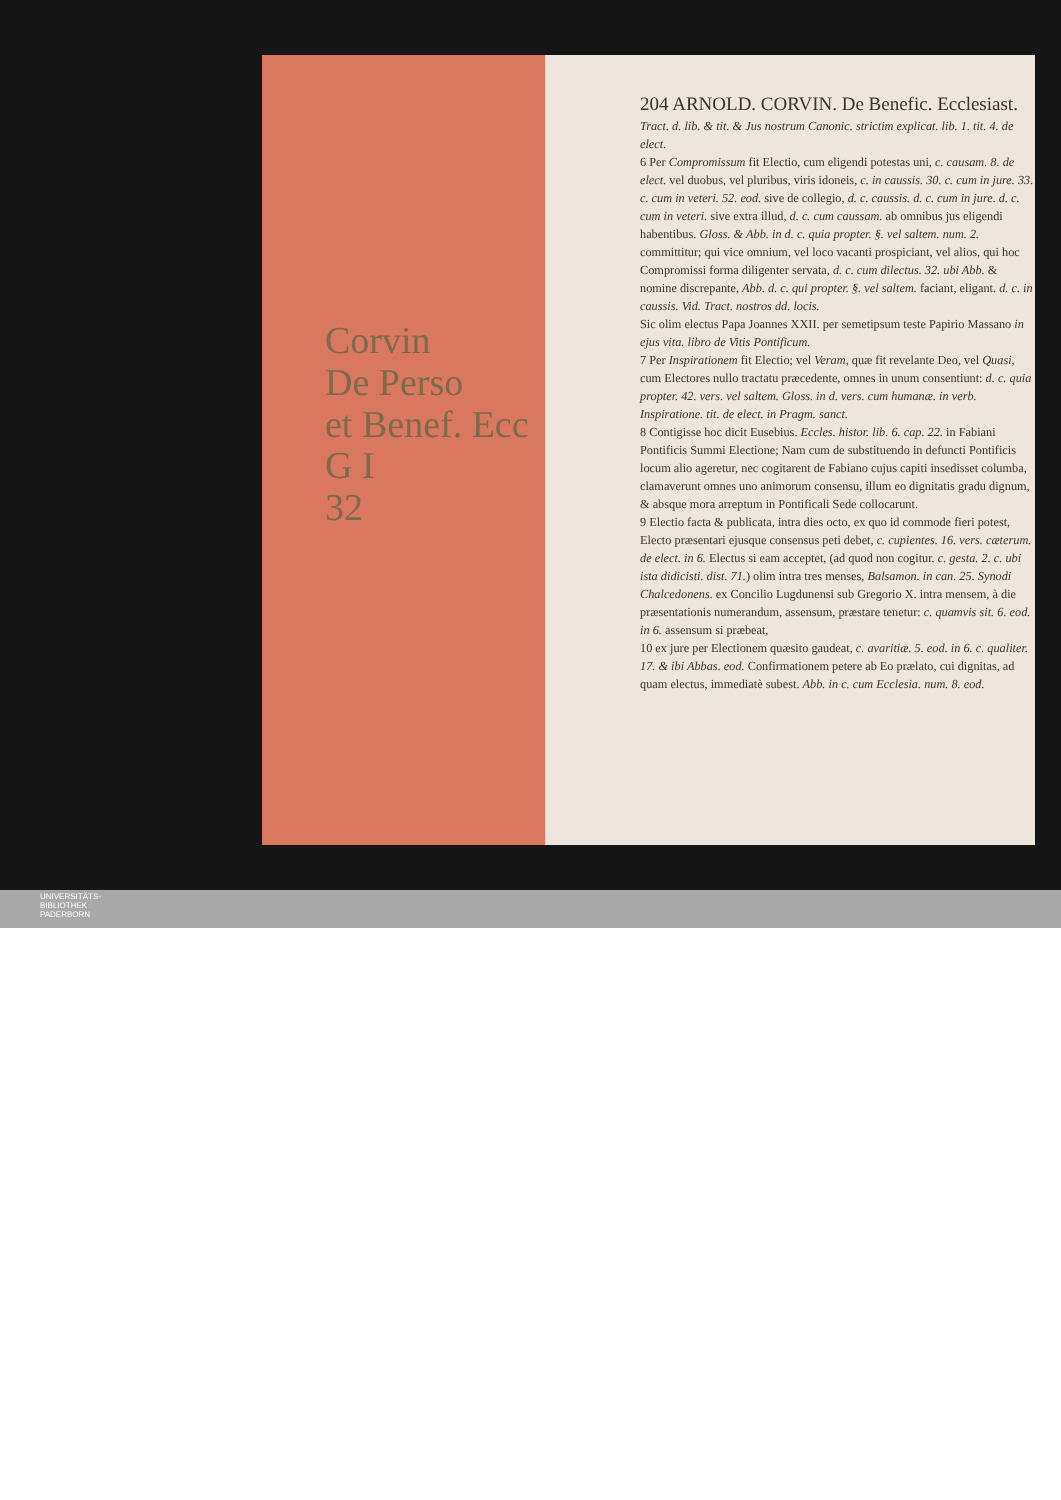Corvin
De Perso
et Benef. Ecc
G I
32
204 ARNOLD. CORVIN. De Benefic. Ecclesiast.
Tract. d. lib. & tit. & Jus nostrum Canonic. strictim explicat. lib. 1. tit. 4. de elect.
6 Per Compromissum fit Electio, cum eligendi potestas uni, c. causam. 8. de elect. vel duobus, vel pluribus, viris idoneis, c. in caussis. 30. c. cum in jure. 33. c. cum in veteri. 52. eod. sive de collegio, d. c. caussis. d. c. cum in jure. d. c. cum in veteri. sive extra illud, d. c. cum caussam. ab omnibus jus eligendi habentibus. Gloss. & Abb. in d. c. quia propter. §. vel saltem. num. 2. committitur; qui vice omnium, vel loco vacanti prospiciant, vel alios, qui hoc Compromissi forma diligenter servata, d. c. cum dilectus. 32. ubi Abb. & nomine discrepante, Abb. d. c. qui propter. §. vel saltem. faciant, eligant. d. c. in caussis. Vid. Tract. nostros dd. locis.
Sic olim electus Papa Joannes XXII. per semetipsum teste Papirio Massano in ejus vita. libro de Vitis Pontificum.
7 Per Inspirationem fit Electio; vel Veram, quæ fit revelante Deo, vel Quasi, cum Electores nullo tractatu præcedente, omnes in unum consentiunt: d. c. quia propter. 42. vers. vel saltem. Gloss. in d. vers. cum humanæ. in verb. Inspiratione. tit. de elect. in Pragm. sanct.
8 Contigisse hoc dicit Eusebius. Eccles. histor. lib. 6. cap. 22. in Fabiani Pontificis Summi Electione; Nam cum de substituendo in defuncti Pontificis locum alio ageretur, nec cogitarent de Fabiano cujus capiti insedisset columba, clamaverunt omnes uno animorum consensu, illum eo dignitatis gradu dignum, & absque mora arreptum in Pontificali Sede collocarunt.
9 Electio facta & publicata, intra dies octo, ex quo id commode fieri potest, Electo præsentari ejusque consensus peti debet, c. cupientes. 16. vers. cæterum. de elect. in 6. Electus si eam acceptet, (ad quod non cogitur. c. gesta. 2. c. ubi ista didicisti. dist. 71.) olim intra tres menses, Balsamon. in can. 25. Synodi Chalcedonens. ex Concilio Lugdunensi sub Gregorio X. intra mensem, à die præsentationis numerandum, assensum, præstare tenetur: c. quamvis sit. 6. eod. in 6. assensum si præbeat,
10 ex jure per Electionem quæsito gaudeat, c. avaritiæ. 5. eod. in 6. c. qualiter. 17. & ibi Abbas. eod. Confirmationem petere ab Eo prælato, cui dignitas, ad quam electus, immediatè subest. Abb. in c. cum Ecclesia. num. 8. eod.
UNIVERSITÄTS-
BIBLIOTHEK
PADERBORN